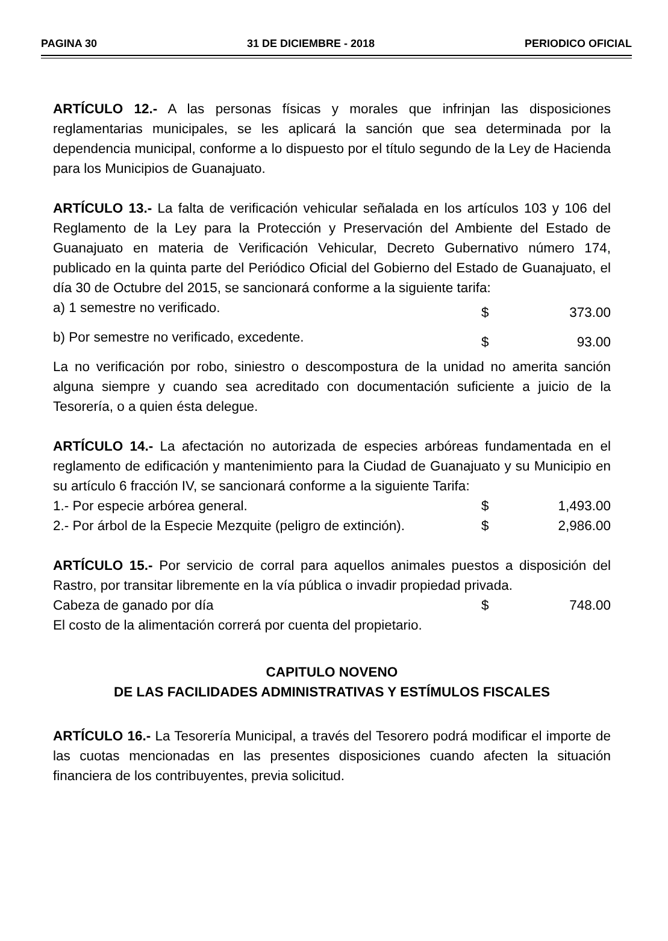PAGINA 30 31 DE DICIEMBRE - 2018 PERIODICO OFICIAL
ARTÍCULO 12.- A las personas físicas y morales que infrinjan las disposiciones reglamentarias municipales, se les aplicará la sanción que sea determinada por la dependencia municipal, conforme a lo dispuesto por el título segundo de la Ley de Hacienda para los Municipios de Guanajuato.
ARTÍCULO 13.- La falta de verificación vehicular señalada en los artículos 103 y 106 del Reglamento de la Ley para la Protección y Preservación del Ambiente del Estado de Guanajuato en materia de Verificación Vehicular, Decreto Gubernativo número 174, publicado en la quinta parte del Periódico Oficial del Gobierno del Estado de Guanajuato, el día 30 de Octubre del 2015, se sancionará conforme a la siguiente tarifa:
| a) 1 semestre no verificado. | $ | 373.00 |
| b) Por semestre no verificado, excedente. | $ | 93.00 |
La no verificación por robo, siniestro o descompostura de la unidad no amerita sanción alguna siempre y cuando sea acreditado con documentación suficiente a juicio de la Tesorería, o a quien ésta delegue.
ARTÍCULO 14.- La afectación no autorizada de especies arbóreas fundamentada en el reglamento de edificación y mantenimiento para la Ciudad de Guanajuato y su Municipio en su artículo 6 fracción IV, se sancionará conforme a la siguiente Tarifa:
| 1.- Por especie arbórea general. | $ | 1,493.00 |
| 2.- Por árbol de la Especie Mezquite (peligro de extinción). | $ | 2,986.00 |
ARTÍCULO 15.- Por servicio de corral para aquellos animales puestos a disposición del Rastro, por transitar libremente en la vía pública o invadir propiedad privada.
| Cabeza de ganado por día | $ | 748.00 |
El costo de la alimentación correrá por cuenta del propietario.
CAPITULO NOVENO
DE LAS FACILIDADES ADMINISTRATIVAS Y ESTÍMULOS FISCALES
ARTÍCULO 16.- La Tesorería Municipal, a través del Tesorero podrá modificar el importe de las cuotas mencionadas en las presentes disposiciones cuando afecten la situación financiera de los contribuyentes, previa solicitud.